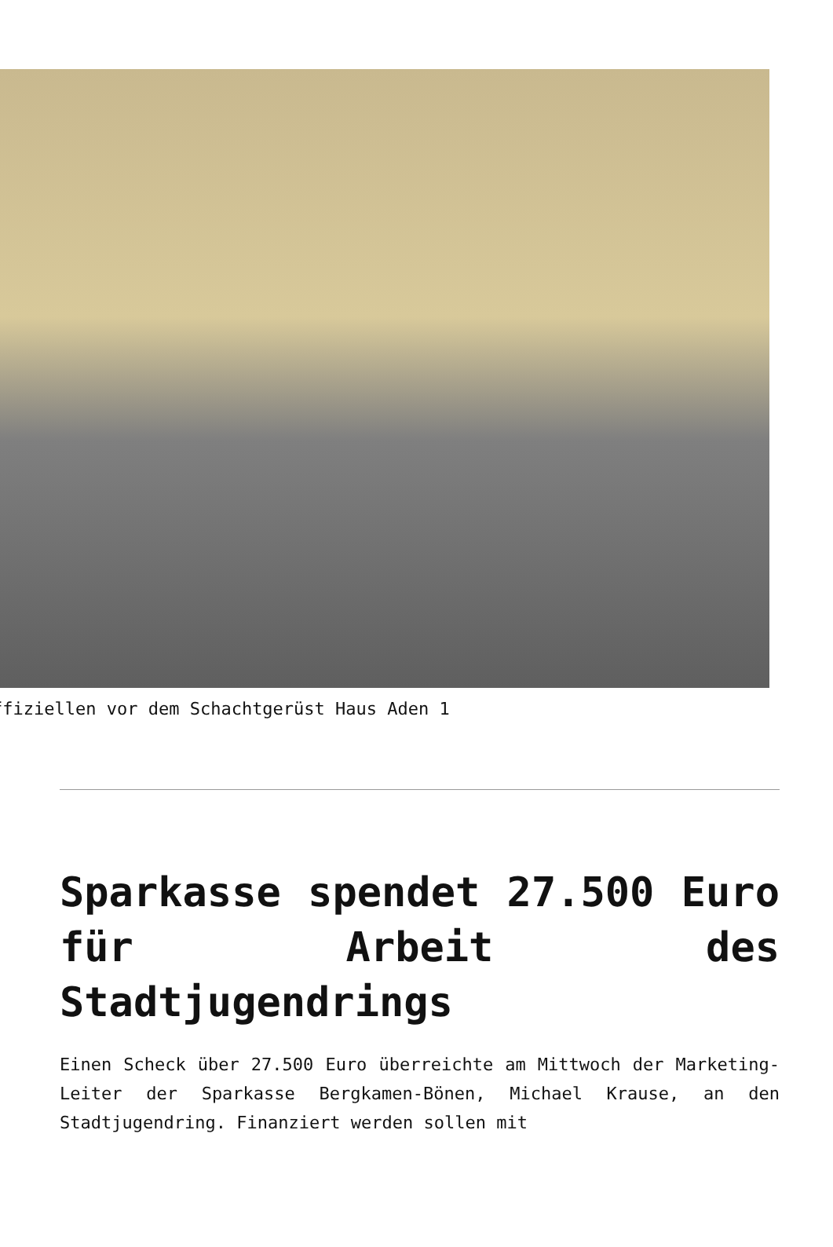ffiziellen vor dem Schachtgerüst Haus Aden 1
Sparkasse spendet 27.500 Euro für Arbeit des Stadtjugendrings
Einen Scheck über 27.500 Euro überreichte am Mittwoch der Marketing-Leiter der Sparkasse Bergkamen-Bönen, Michael Krause, an den Stadtjugendring. Finanziert werden sollen mit